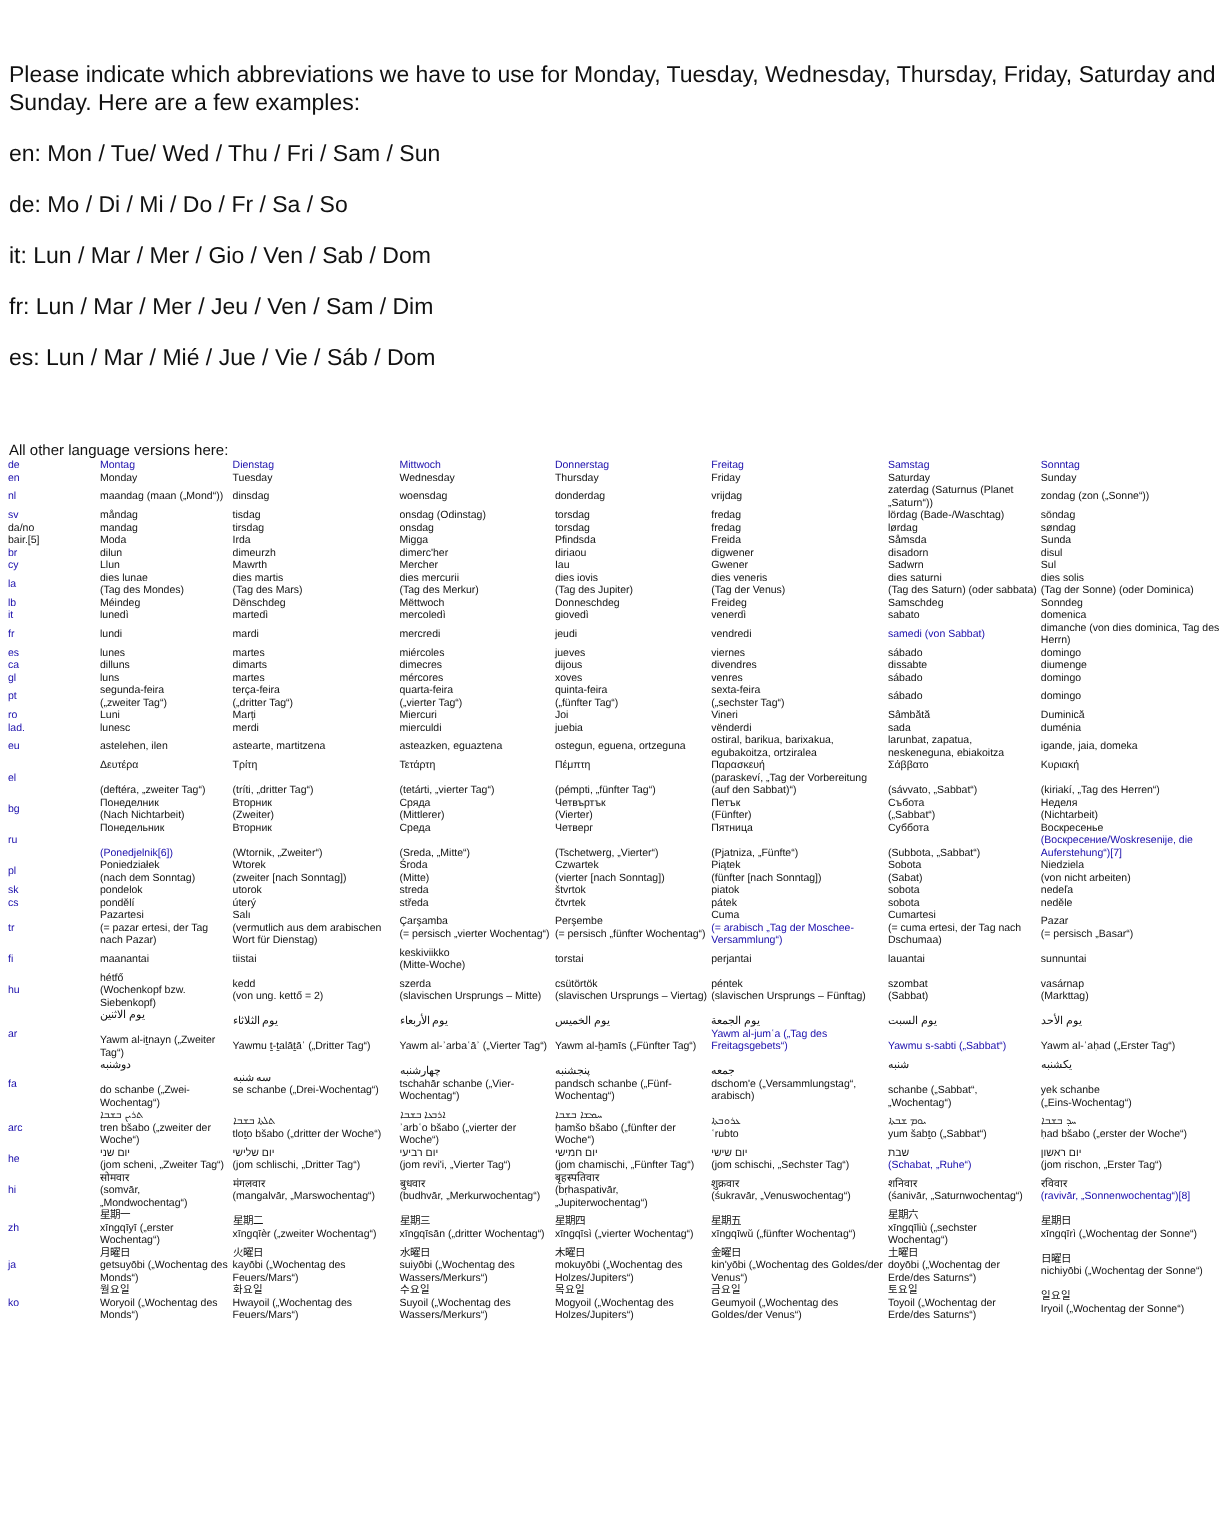Please indicate which abbreviations we have to use for Monday, Tuesday, Wednesday, Thursday, Friday, Saturday and Sunday. Here are a few examples:
en: Mon / Tue/ Wed / Thu / Fri / Sam / Sun
de: Mo / Di / Mi / Do / Fr / Sa / So
it: Lun / Mar / Mer / Gio / Ven / Sab / Dom
fr: Lun / Mar / Mer / Jeu / Ven / Sam / Dim
es: Lun / Mar / Mié / Jue / Vie / Sáb / Dom
All other language versions here:
| de | Montag | Dienstag | Mittwoch | Donnerstag | Freitag | Samstag | Sonntag |
| en | Monday | Tuesday | Wednesday | Thursday | Friday | Saturday | Sunday |
| nl | maandag (maan („Mond“)) | dinsdag | woensdag | donderdag | vrijdag | zaterdag (Saturnus (Planet „Saturn“)) | zondag (zon („Sonne“)) |
| sv | måndag | tisdag | onsdag (Odinstag) | torsdag | fredag | lördag (Bade-/Waschtag) | söndag |
| da/no | mandag | tirsdag | onsdag | torsdag | fredag | lørdag | søndag |
| bair.[5] | Moda | Irda | Migga | Pfindsda | Freida | Såmsda | Sunda |
| br | dilun | dimeurzh | dimerc'her | diriaou | digwener | disadorn | disul |
| cy | Llun | Mawrth | Mercher | Iau | Gwener | Sadwrn | Sul |
| la | dies lunae (Tag des Mondes) | dies martis (Tag des Mars) | dies mercurii (Tag des Merkur) | dies iovis (Tag des Jupiter) | dies veneris (Tag der Venus) | dies saturni (Tag des Saturn) (oder sabbata) | dies solis (Tag der Sonne) (oder Dominica) |
| lb | Méindeg | Dënschdeg | Mëttwoch | Donneschdeg | Freideg | Samschdeg | Sonndeg |
| it | lunedì | martedì | mercoledì | giovedì | venerdì | sabato | domenica |
| fr | lundi | mardi | mercredi | jeudi | vendredi | samedi (von Sabbat) | dimanche (von dies dominica, Tag des Herrn) |
| es | lunes | martes | miércoles | jueves | viernes | sábado | domingo |
| ca | dilluns | dimarts | dimecres | dijous | divendres | dissabte | diumenge |
| gl | luns | martes | mércores | xoves | venres | sábado | domingo |
| pt | segunda-feira („zweiter Tag“) | terça-feira („dritter Tag“) | quarta-feira („vierter Tag“) | quinta-feira („fünfter Tag“) | sexta-feira („sechster Tag“) | sábado | domingo |
| ro | Luni | Marți | Miercuri | Joi | Vineri | Sâmbătă | Duminică |
| lad. | lunesc | merdi | mierculdi | juebia | vënderdi | sada | duménia |
| eu | astelehen, ilen | astearte, martitzena | asteazken, eguaztena | ostegun, eguena, ortzeguna | ostiral, barikua, barixakua, egubakoitza, ortziralea | larunbat, zapatua, neskeneguna, ebiakoitza | igande, jaia, domeka |
| el | Δευτέρα (deftéra, „zweiter Tag“) | Τρίτη (tríti, „dritter Tag“) | Τετάρτη (tetárti, „vierter Tag“) | Πέμπτη (pémpti, „fünfter Tag“) | Παρασκευή (paraskeví, „Tag der Vorbereitung (auf den Sabbat)“) | Σάββατο (sávvato, „Sabbat“) | Κυριακή (kiriakí, „Tag des Herren“) |
| bg | Понеделник (Nach Nichtarbeit) | Вторник (Zweiter) | Сряда (Mittlerer) | Четвъртък (Vierter) | Петък (Fünfter) | Събота („Sabbat“) | Неделя (Nichtarbeit) |
| ru | Понедельник (Ponedjelnik[6]) | Вторник (Wtornik, „Zweiter“) | Среда (Sreda, „Mitte“) | Четверг (Tschetwerg, „Vierter“) | Пятница (Pjatniza, „Fünfte“) | Суббота (Subbota, „Sabbat“) | Воскресенье (Воскресение/Woskresenije, die Auferstehung“)[7] |
| pl | Poniedziałek (nach dem Sonntag) | Wtorek (zweiter [nach Sonntag]) | Środa (Mitte) | Czwartek (vierter [nach Sonntag]) | Piątek (fünfter [nach Sonntag]) | Sobota (Sabat) | Niedziela (von nicht arbeiten) |
| sk | pondelok | utorok | streda | štvrtok | piatok | sobota | nedeľa |
| cs | pondělí | úterý | středa | čtvrtek | pátek | sobota | neděle |
| tr | Pazartesi (= pazar ertesi, der Tag nach Pazar) | Salı (vermutlich aus dem arabischen Wort für Dienstag) | Çarşamba (= persisch „vierter Wochentag“) | Perşembe (= persisch „fünfter Wochentag“) | Cuma (= arabisch „Tag der Moschee-Versammlung“) | Cumartesi (= cuma ertesi, der Tag nach Dschumaa) | Pazar (= persisch „Basar“) |
| fi | maanantai | tiistai | keskiviikko (Mitte-Woche) | torstai | perjantai | lauantai | sunnuntai |
| hu | hétfő (Wochenkopf bzw. Siebenkopf) | kedd (von ung. kettő = 2) | szerda (slavischen Ursprungs – Mitte) | csütörtök (slavischen Ursprungs – Viertag) | péntek (slavischen Ursprungs – Fünftag) | szombat (Sabbat) | vasárnap (Markttag) |
| ar | يوم الاثنين Yawm al-iṯnayn („Zweiter Tag“) | يوم الثلاثاء Yawmu ṯ-ṯalāṯāʾ („Dritter Tag“) | يوم الأربعاء Yawm al-ʾarbaʿāʾ („Vierter Tag“) | يوم الخميس Yawm al-ḫamīs („Fünfter Tag“) | يوم الجمعة Yawm al-jumʿa („Tag des Freitagsgebets“) | يوم السبت Yawmu s-sabti („Sabbat“) | يوم الأحد Yawm al-ʾaḥad („Erster Tag“) |
| fa | دوشنبه do schanbe („Zwei-Wochentag“) | سه شنبه se schanbe („Drei-Wochentag“) | چهارشنبه tschahār schanbe („Vier-Wochentag“) | پنجشنبه pandsch schanbe („Fünf-Wochentag“) | جمعه dschom'e („Versammlungstag“, arabisch) | شنبه schanbe („Sabbat“, „Wochentag“) | یکشنبه yek schanbe („Eins-Wochentag“) |
| arc | ܬܪܝܢ ܒܫܒܐ tren bšabo („zweiter der Woche“) | ܬܠܬܐ ܒܫܒܐ tloṯo bšabo („dritter der Woche“) | ܐܪܒܥܐ ܒܫܒܐ ʾarbʿo bšabo („vierter der Woche“) | ܚܡܫܐ ܒܫܒܐ ḥamšo bšabo („fünfter der Woche“) | ܥܪܘܒܬܐ ʿrubto | ܝܘܡ ܫܒܬܐ yum šabṯo („Sabbat“) | ܚܕ ܒܫܒܐ ḥad bšabo („erster der Woche“) |
| he | יום שני (jom scheni, „Zweiter Tag“) | יום שלישי (jom schlischi, „Dritter Tag“) | יום רביעי (jom revi'i, „Vierter Tag“) | יום חמישי (jom chamischi, „Fünfter Tag“) | יום שישי (jom schischi, „Sechster Tag“) | שבת (Schabat, „Ruhe“) | יום ראשון (jom rischon, „Erster Tag“) |
| hi | सोमवार (somvār, „Mondwochentag“) | मंगलवार (mangalvār, „Marswochentag“) | बुधवार (budhvār, „Merkurwochentag“) | बृहस्पतिवार (bṛhaspativār, „Jupiterwochentag“) | शुक्रवार (śukravār, „Venuswochentag“) | शनिवार (śanivār, „Saturnwochentag“) | रविवार (ravivār, „Sonnenwochentag“)[8] |
| zh | 星期一 xīngqīyī („erster Wochentag“) | 星期二 xīngqīèr („zweiter Wochentag“) | 星期三 xīngqīsān („dritter Wochentag“) | 星期四 xīngqīsì („vierter Wochentag“) | 星期五 xīngqīwǔ („fünfter Wochentag“) | 星期六 xīngqīliù („sechster Wochentag“) | 星期日 xīngqīrì („Wochentag der Sonne“) |
| ja | 月曜日 getsuyōbi („Wochentag des Monds“) | 火曜日 kayōbi („Wochentag des Feuers/Mars“) | 水曜日 suiyōbi („Wochentag des Wassers/Merkurs“) | 木曜日 mokuyōbi („Wochentag des Holzes/Jupiters“) | 金曜日 kin'yōbi („Wochentag des Goldes/der Venus“) | 土曜日 doyōbi („Wochentag der Erde/des Saturns“) | 日曜日 nichiyōbi („Wochentag der Sonne“) |
| ko | 월요일 Woryoil („Wochentag des Monds“) | 화요일 Hwayoil („Wochentag des Feuers/Mars“) | 수요일 Suyoil („Wochentag des Wassers/Merkurs“) | 목요일 Mogyoil („Wochentag des Holzes/Jupiters“) | 금요일 Geumyoil („Wochentag des Goldes/der Venus“) | 토요일 Toyoil („Wochentag der Erde/des Saturns“) | 일요일 Iryoil („Wochentag der Sonne“) |